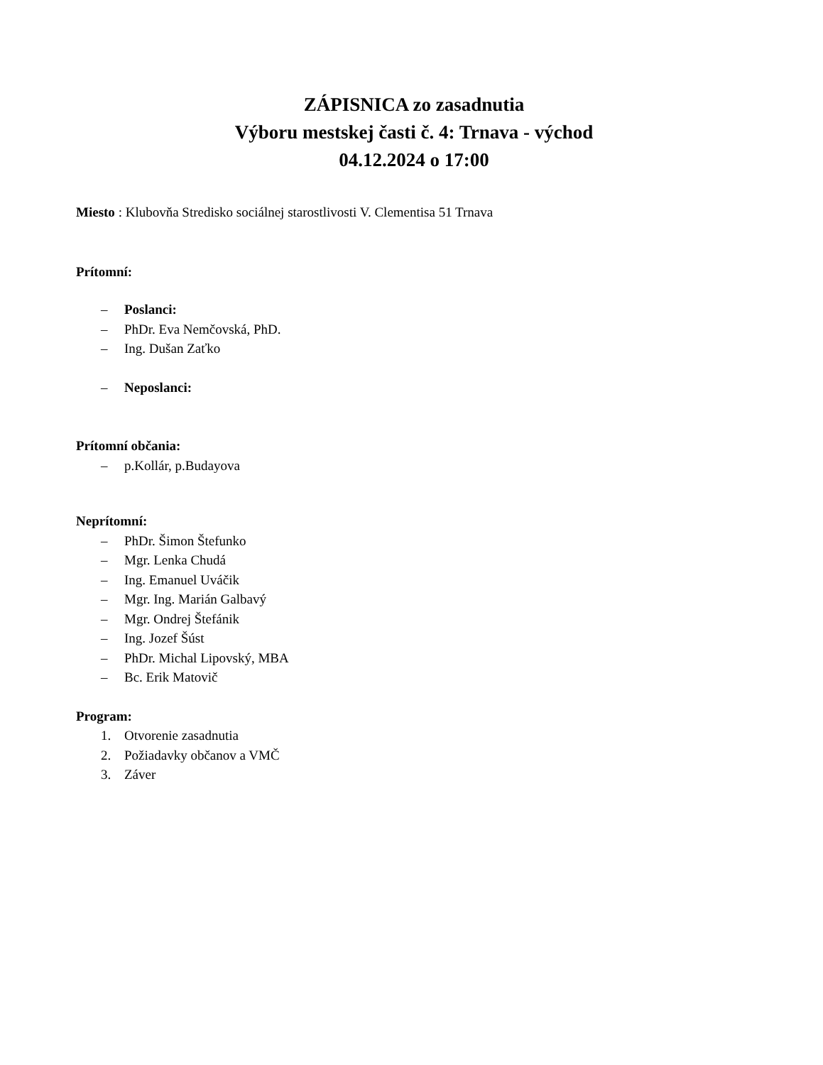ZÁPISNICA zo zasadnutia
Výboru mestskej časti č. 4: Trnava - východ
04.12.2024 o 17:00
Miesto : Klubovňa Stredisko sociálnej starostlivosti V. Clementisa 51 Trnava
Prítomní:
– Poslanci:
– PhDr. Eva Nemčovská, PhD.
– Ing. Dušan Zaťko
– Neposlanci:
Prítomní občania:
– p.Kollár, p.Budayova
Neprítomní:
– PhDr. Šimon Štefunko
– Mgr. Lenka Chudá
– Ing. Emanuel Uváčik
– Mgr. Ing. Marián Galbavý
– Mgr. Ondrej Štefánik
– Ing. Jozef Šúst
– PhDr. Michal Lipovský, MBA
– Bc. Erik Matovič
Program:
1. Otvorenie zasadnutia
2. Požiadavky občanov a VMČ
3. Záver